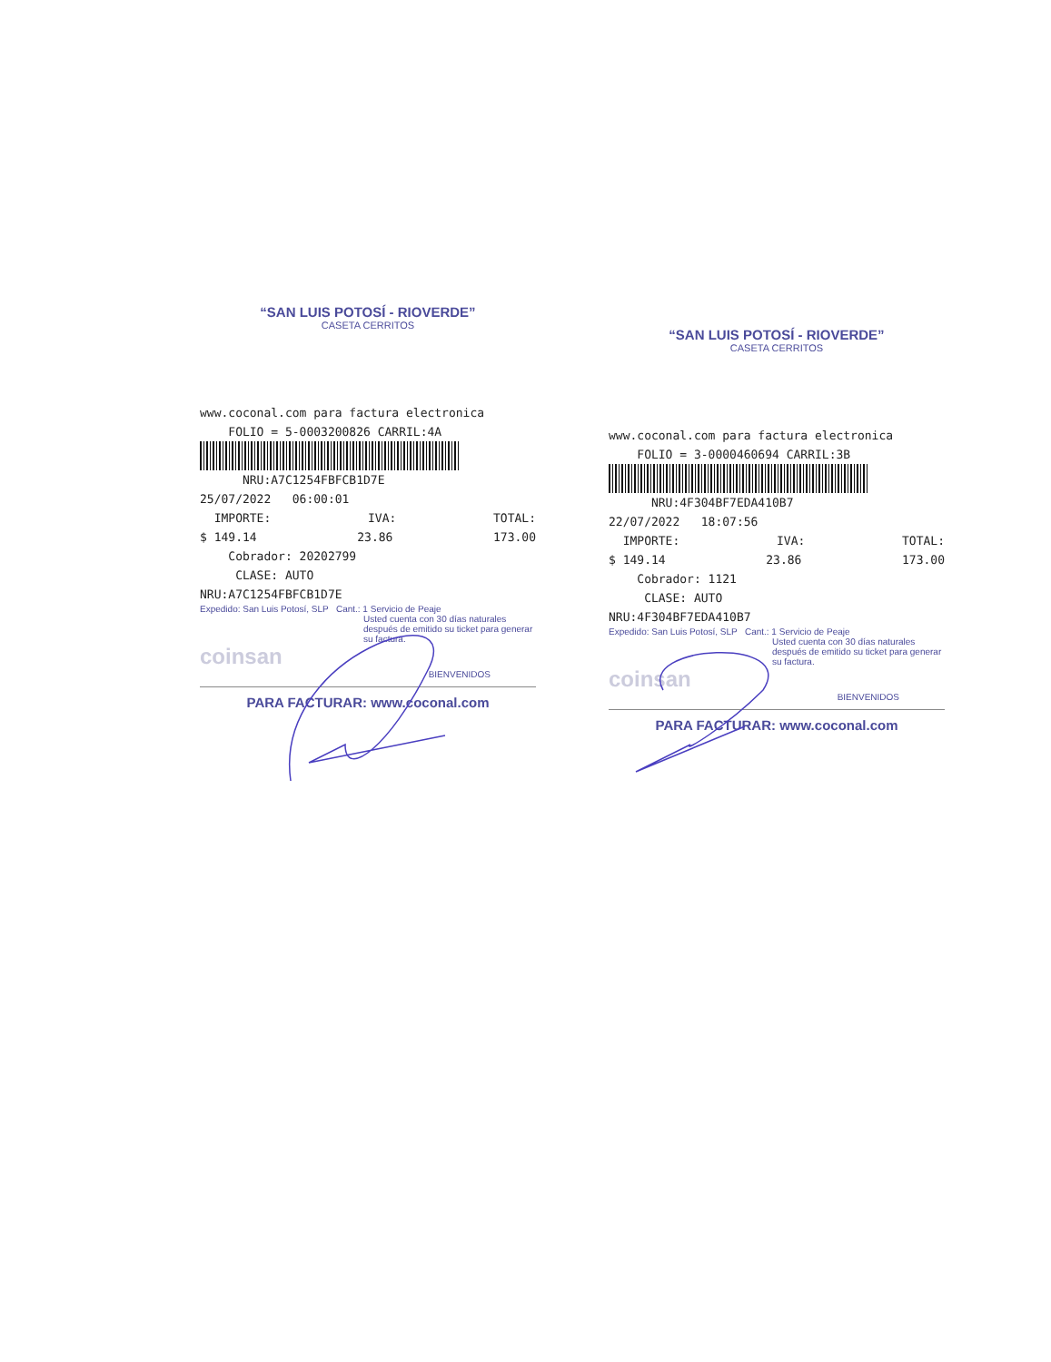“SAN LUIS POTOSÍ - RIOVERDE”
CASETA CERRITOS
www.coconal.com para factura electronica
FOLIO = 5-0003200826 CARRIL:4A
NRU:A7C1254FBFCB1D7E
25/07/2022 06:00:01
IMPORTE: IVA: TOTAL:
$ 149.14 23.86 173.00
Cobrador: 20202799
CLASE: AUTO
NRU:A7C1254FBFCB1D7E
Expedido: San Luis Potosí, SLP Cant.: 1 Servicio de Peaje
Usted cuenta con 30 días naturales después de emitido su ticket para generar su factura.
coinsan
BIENVENIDOS
PARA FACTURAR: www.coconal.com
“SAN LUIS POTOSÍ - RIOVERDE”
CASETA CERRITOS
www.coconal.com para factura electronica
FOLIO = 3-0000460694 CARRIL:3B
NRU:4F304BF7EDA410B7
22/07/2022 18:07:56
IMPORTE: IVA: TOTAL:
$ 149.14 23.86 173.00
Cobrador: 1121
CLASE: AUTO
NRU:4F304BF7EDA410B7
Expedido: San Luis Potosí, SLP Cant.: 1 Servicio de Peaje
Usted cuenta con 30 días naturales después de emitido su ticket para generar su factura.
coinsan
BIENVENIDOS
PARA FACTURAR: www.coconal.com